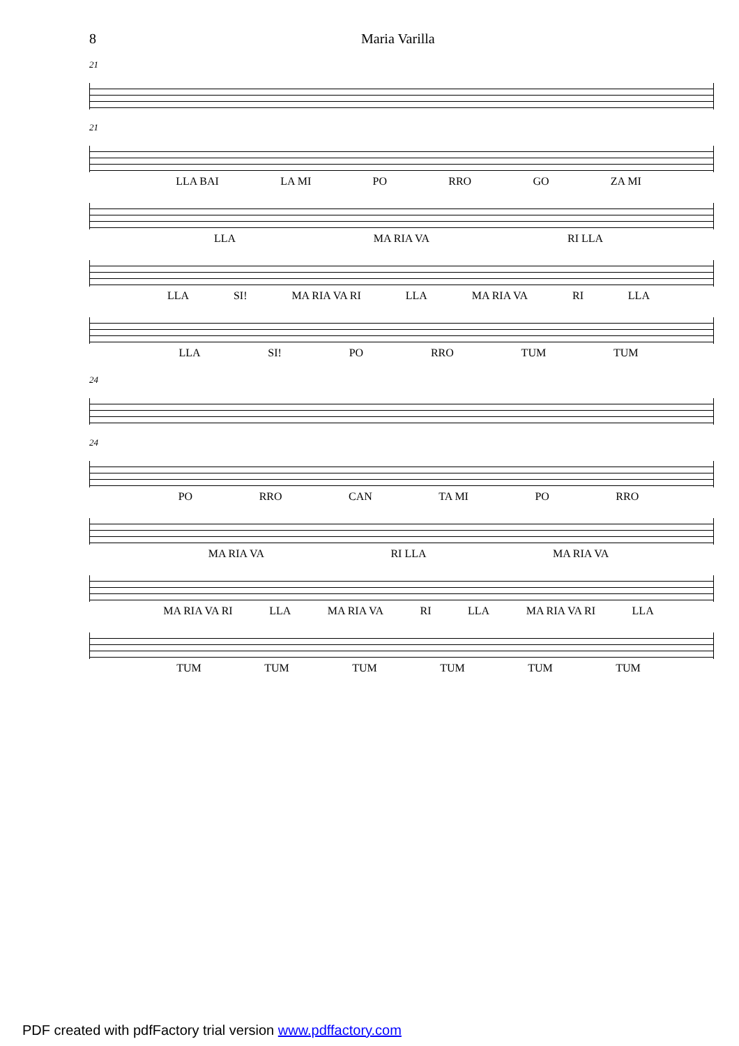8 Maria Varilla
21
21
LLA BAI LA MI PO RRO GO ZA MI
LLA MA RIA VA RI LLA
LLA SI! MA RIA VA RI LLA MA RIA VA RI LLA
LLA SI! PO RRO TUM TUM
24
24
PO RRO CAN TA MI PO RRO
MA RIA VA RI LLA MA RIA VA
MA RIA VA RI LLA MA RIA VA RI LLA MA RIA VA RI LLA
TUM TUM TUM TUM TUM TUM
PDF created with pdfFactory trial version www.pdffactory.com